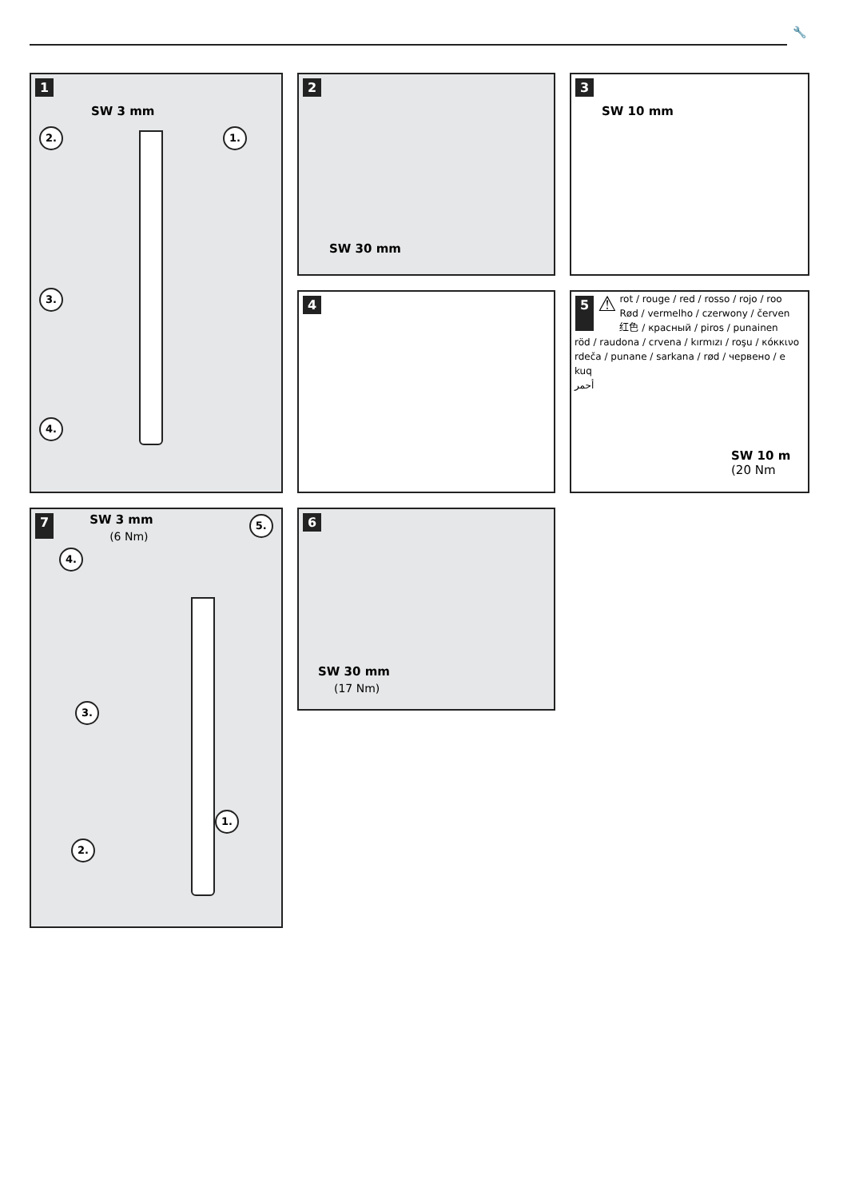🔧
1
SW 3 mm
2. 1.
3. 4.
2
SW 30 mm
3
SW 10 mm
4
5 ⚠
rot / rouge / red / rosso / rojo / roo
Rød / vermelho / czerwony / červen
红色 / красный / piros / punainen
röd / raudona / crvena / kırmızı / roşu / κόκκινο
rdeča / punane / sarkana / rød / червено / e kuq
أحمر
SW 10 m
(20 Nm
6
SW 30 mm
(17 Nm)
7
SW 3 mm
(6 Nm)
5.
4. 3.
1.
2.